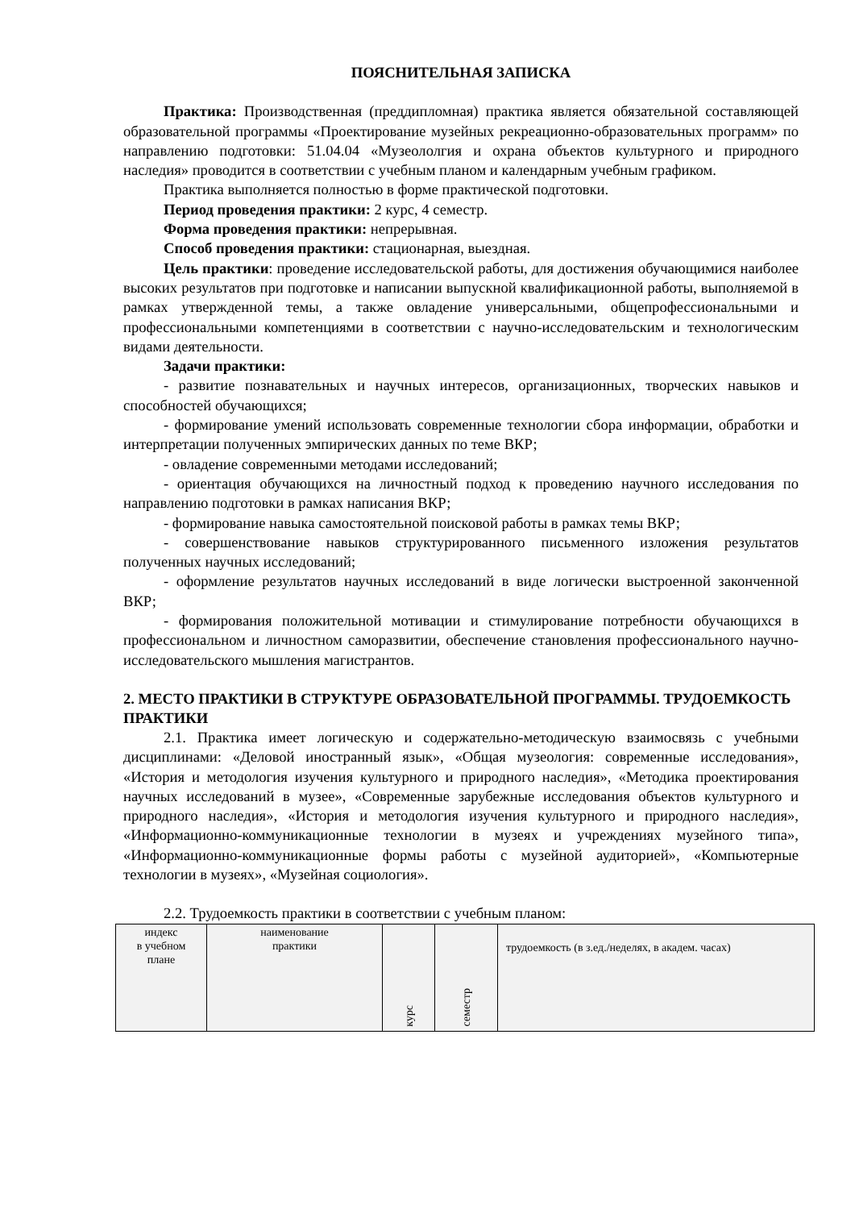ПОЯСНИТЕЛЬНАЯ ЗАПИСКА
Практика: Производственная (преддипломная) практика является обязательной составляющей образовательной программы «Проектирование музейных рекреационно-образовательных программ» по направлению подготовки: 51.04.04 «Музеололгия и охрана объектов культурного и природного наследия» проводится в соответствии с учебным планом и календарным учебным графиком.
Практика выполняется полностью в форме практической подготовки.
Период проведения практики: 2 курс, 4 семестр.
Форма проведения практики: непрерывная.
Способ проведения практики: стационарная, выездная.
Цель практики: проведение исследовательской работы, для достижения обучающимися наиболее высоких результатов при подготовке и написании выпускной квалификационной работы, выполняемой в рамках утвержденной темы, а также овладение универсальными, общепрофессиональными и профессиональными компетенциями в соответствии с научно-исследовательским и технологическим видами деятельности.
Задачи практики:
- развитие познавательных и научных интересов, организационных, творческих навыков и способностей обучающихся;
- формирование умений использовать современные технологии сбора информации, обработки и интерпретации полученных эмпирических данных по теме ВКР;
- овладение современными методами исследований;
- ориентация обучающихся на личностный подход к проведению научного исследования по направлению подготовки в рамках написания ВКР;
- формирование навыка самостоятельной поисковой работы в рамках темы ВКР;
- совершенствование навыков структурированного письменного изложения результатов полученных научных исследований;
- оформление результатов научных исследований в виде логически выстроенной законченной ВКР;
- формирования положительной мотивации и стимулирование потребности обучающихся в профессиональном и личностном саморазвитии, обеспечение становления профессионального научно-исследовательского мышления магистрантов.
2. МЕСТО ПРАКТИКИ В СТРУКТУРЕ ОБРАЗОВАТЕЛЬНОЙ ПРОГРАММЫ. ТРУДОЕМКОСТЬ ПРАКТИКИ
2.1. Практика имеет логическую и содержательно-методическую взаимосвязь с учебными дисциплинами: «Деловой иностранный язык», «Общая музеология: современные исследования», «История и методология изучения культурного и природного наследия», «Методика проектирования научных исследований в музее», «Современные зарубежные исследования объектов культурного и природного наследия», «История и методология изучения культурного и природного наследия», «Информационно-коммуникационные технологии в музеях и учреждениях музейного типа», «Информационно-коммуникационные формы работы с музейной аудиторией», «Компьютерные технологии в музеях», «Музейная социология».
2.2. Трудоемкость практики в соответствии с учебным планом:
| индекс в учебном плане | наименование практики | курс | семестр | трудоемкость (в з.ед./неделях, в академ. часах) |